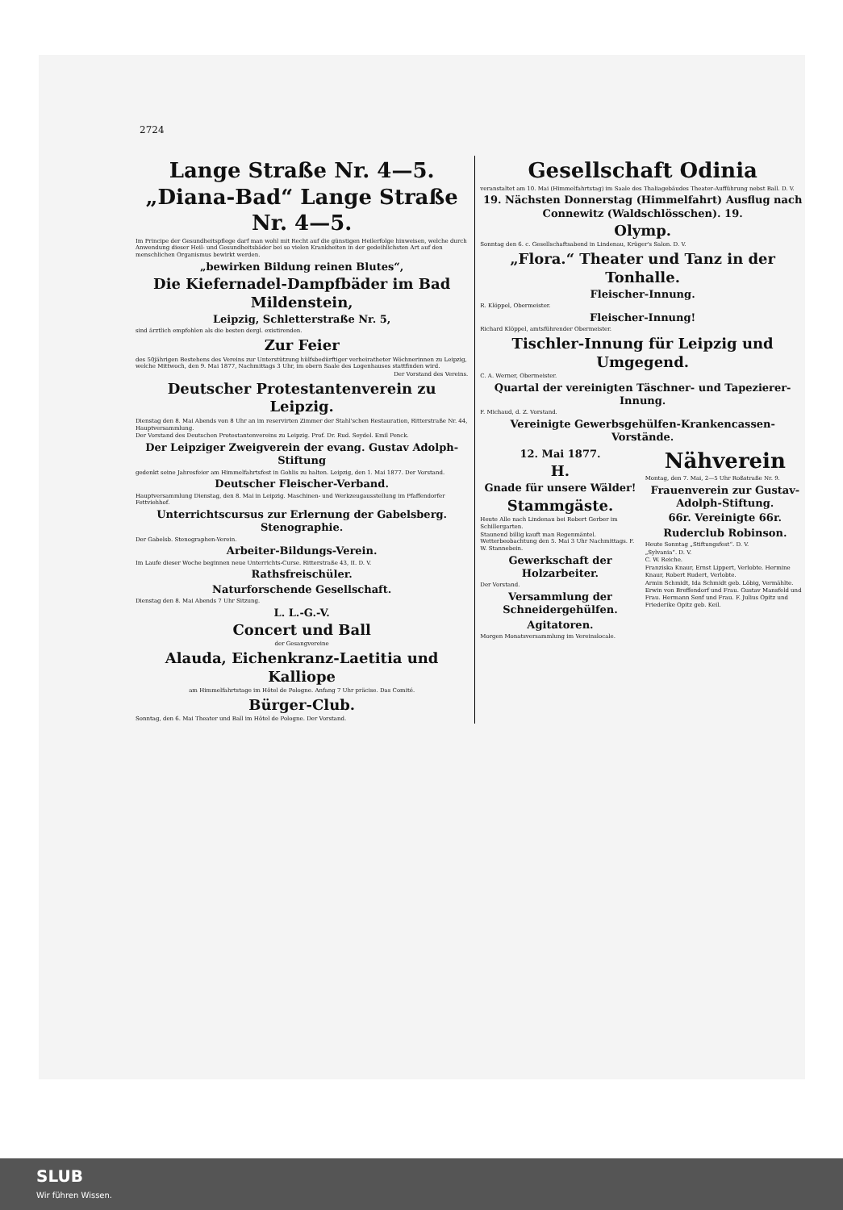2724
Lange Straße Nr. 4—5. „Diana-Bad“ Lange Straße Nr. 4—5.
Im Principe der Gesundheitspflege darf man wohl mit Recht auf die günstigen Heilerfolge hinweisen, welche durch Anwendung dieser Heil- und Gesundheitsbäder bei so vielen Krankheiten in der gedeihlichsten Art auf den menschlichen Organismus bewirkt werden.
„bewirken Bildung reinen Blutes“,
Die Kiefernadel-Dampfbäder im Bad Mildenstein,
Leipzig, Schletterstraße Nr. 5,
sind ärztlich empfohlen als die besten dergl. existirenden.
Zur Feier
des 50jährigen Bestehens des Vereins zur Unterstützung hülfsbedürftiger verheiratheter Wöchnerinnen zu Leipzig, welche Mittwoch, den 9. Mai 1877, Nachmittags 3 Uhr, im obern Saale des Logenhauses stattfinden wird.
Der Vorstand des Vereins.
Deutscher Protestantenverein zu Leipzig.
Dienstag den 8. Mai Abends von 8 Uhr an im reservirten Zimmer der Stahl'schen Restauration, Ritterstraße Nr. 44, Hauptversammlung.
Der Vorstand des Deutschen Protestantenvereins zu Leipzig. Prof. Dr. Rud. Seydel. Emil Penck.
Der Leipziger Zweigverein der evang. Gustav Adolph-Stiftung
gedenkt seine Jahresfeier am Himmelfahrtsfest in Gohlis zu halten. Leipzig, den 1. Mai 1877. Der Vorstand.
Deutscher Fleischer-Verband.
Hauptversammlung Dienstag, den 8. Mai in Leipzig. Maschinen- und Werkzeugausstellung im Pfaffendorfer Fettviehhof.
Unterrichtscursus zur Erlernung der Gabelsberg. Stenographie.
Der Gabelsb. Stenographen-Verein.
Arbeiter-Bildungs-Verein.
Im Laufe dieser Woche beginnen neue Unterrichts-Curse. Ritterstraße 43, II. D. V.
Rathsfreischüler.
Naturforschende Gesellschaft.
Dienstag den 8. Mai Abends 7 Uhr Sitzung.
L. L.-G.-V.
Concert und Ball
der Gesangvereine
Alauda, Eichenkranz-Laetitia und Kalliope
am Himmelfahrtstage im Hôtel de Pologne. Anfang 7 Uhr präcise. Das Comité.
Bürger-Club.
Sonntag, den 6. Mai Theater und Ball im Hôtel de Pologne. Der Vorstand.
Gesellschaft Odinia
veranstaltet am 10. Mai (Himmelfahrtstag) im Saale des Thaliagebäudes Theater-Aufführung nebst Ball. D. V.
19. Nächsten Donnerstag (Himmelfahrt) Ausflug nach Connewitz (Waldschlösschen). 19.
Olymp.
Sonntag den 6. c. Gesellschaftsabend in Lindenau, Krüger's Salon. D. V.
„Flora.“ Theater und Tanz in der Tonhalle.
Fleischer-Innung.
R. Klöppel, Obermeister.
Fleischer-Innung!
Richard Klöppel, amtsführender Obermeister.
Tischler-Innung für Leipzig und Umgegend.
C. A. Werner, Obermeister.
Quartal der vereinigten Täschner- und Tapezierer-Innung.
F. Michaud, d. Z. Vorstand.
Vereinigte Gewerbsgehülfen-Krankencassen-Vorstände.
12. Mai 1877.
H.
Gnade für unsere Wälder!
Stammgäste.
Heute Alle nach Lindenau bei Robert Gerber im Schillergarten.
Staunend billig kauft man Regenmäntel. Wetterbeobachtung den 5. Mai 3 Uhr Nachmittags. F. W. Stannebein.
Gewerkschaft der Holzarbeiter.
Der Vorstand.
Versammlung der Schneidergehülfen.
Agitatoren.
Morgen Monatsversammlung im Vereinslocale.
Nähverein
Montag, den 7. Mai, 2—5 Uhr Roßstraße Nr. 9.
Frauenverein zur Gustav-Adolph-Stiftung.
66r. Vereinigte 66r.
Ruderclub Robinson.
Heute Sonntag „Stiftungsfest“. D. V.
„Sylvania“. D. V.
C. W. Reiche.
Franziska Knaur, Ernst Lippert, Verlobte. Hermine Knaur, Robert Rudert, Verlobte.
Armin Schmidt, Ida Schmidt geb. Löbig, Vermählte.
Erwin von Breffendorf und Frau. Gustav Mansfeld und Frau. Hermann Senf und Frau. F. Julius Opitz und Friederike Opitz geb. Keil.
SLUB
Wir führen Wissen.